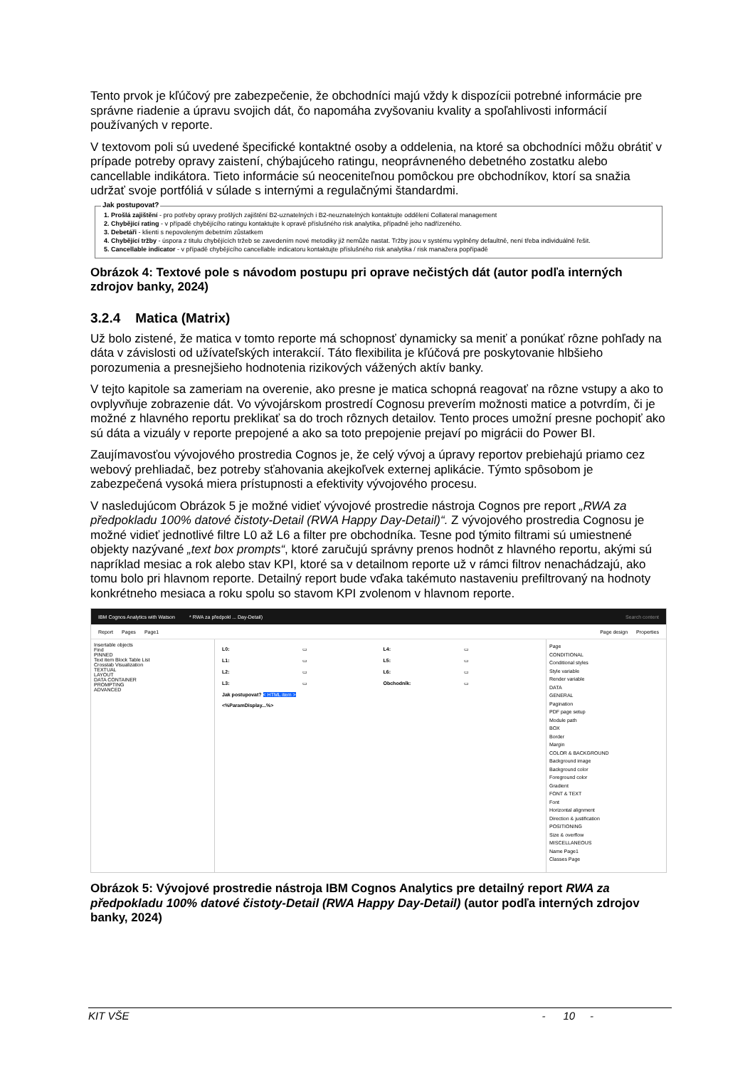Tento prvok je kľúčový pre zabezpečenie, že obchodníci majú vždy k dispozícii potrebné informácie pre správne riadenie a úpravu svojich dát, čo napomáha zvyšovaniu kvality a spoľahlivosti informácií používaných v reporte.
V textovom poli sú uvedené špecifické kontaktné osoby a oddelenia, na ktoré sa obchodníci môžu obrátiť v prípade potreby opravy zaistení, chýbajúceho ratingu, neoprávneného debetného zostatku alebo cancellable indikátora. Tieto informácie sú neoceniteľnou pomôckou pre obchodníkov, ktorí sa snažia udržať svoje portfóliá v súlade s internými a regulačnými štandardmi.
Jak postupovat?
1. Prošlá zajištění - pro potřeby opravy prošlých zajištění B2-uznatelných i B2-neuznatelných kontaktujte oddělení Collateral management
2. Chybějící rating - v případě chybějícího ratingu kontaktujte k opravě příslušného risk analytika, případně jeho nadřízeného.
3. Debetáři - klienti s nepovoleným debetním zůstatkem
4. Chybějící tržby - úspora z titulu chybějících tržeb se zavedením nové metodiky již nemůže nastat. Tržby jsou v systému vyplněny defaultně, není třeba individuálně řešit.
5. Cancellable indicator - v případě chybějícího cancellable indicatoru kontaktujte příslušného risk analytika / risk manažera popřípadě
Obrázok 4: Textové pole s návodom postupu pri oprave nečistých dát (autor podľa interných zdrojov banky, 2024)
3.2.4 Matica (Matrix)
Už bolo zistené, že matica v tomto reporte má schopnosť dynamicky sa meniť a ponúkať rôzne pohľady na dáta v závislosti od užívateľských interakcií. Táto flexibilita je kľúčová pre poskytovanie hlbšieho porozumenia a presnejšieho hodnotenia rizikových vážených aktív banky.
V tejto kapitole sa zameriam na overenie, ako presne je matica schopná reagovať na rôzne vstupy a ako to ovplyvňuje zobrazenie dát. Vo vývojárskom prostredí Cognosu preverím možnosti matice a potvrdím, či je možné z hlavného reportu preklikať sa do troch rôznych detailov. Tento proces umožní presne pochopiť ako sú dáta a vizuály v reporte prepojené a ako sa toto prepojenie prejaví po migrácii do Power BI.
Zaujímavosťou vývojového prostredia Cognos je, že celý vývoj a úpravy reportov prebiehajú priamo cez webový prehliadač, bez potreby sťahovania akejkoľvek externej aplikácie. Týmto spôsobom je zabezpečená vysoká miera prístupnosti a efektivity vývojového procesu.
V nasledujúcom Obrázok 5 je možné vidieť vývojové prostredie nástroja Cognos pre report „RWA za předpokladu 100% datové čistoty-Detail (RWA Happy Day-Detail)“. Z vývojového prostredia Cognosu je možné vidieť jednotlivé filtre L0 až L6 a filter pre obchodníka. Tesne pod týmito filtrami sú umiestnené objekty nazývané „text box prompts“, ktoré zaručujú správny prenos hodnôt z hlavného reportu, akými sú napríklad mesiac a rok alebo stav KPI, ktoré sa v detailnom reporte už v rámci filtrov nenachádzajú, ako tomu bolo pri hlavnom reporte. Detailný report bude vďaka takémuto nastaveniu prefiltrovaný na hodnoty konkrétneho mesiaca a roku spolu so stavom KPI zvolenom v hlavnom reporte.
IBM Cognos Analytics with Watson * RWA za předpokl ... Day-Detail) Search content
Report Pages Page1 Page design Properties
Insertable objects
Find
PINNED
Text item Block Table List
Crosstab Visualization
TEXTUAL
LAYOUT
DATA CONTAINER
PROMPTING
ADVANCED
L0: ▭ L4: ▭ L1: ▭ L5: ▭ L2: ▭ L6: ▭ L3: ▭ Obchodník: ▭ Jak postupovat? < HTML item > <%ParamDisplay...%>
Page
CONDITIONAL
Conditional styles
Style variable
Render variable
DATA
GENERAL
Pagination
PDF page setup
Module path
BOX
Border
Margin
COLOR & BACKGROUND
Background image
Background color
Foreground color
Gradient
FONT & TEXT
Font
Horizontal alignment
Direction & justification
POSITIONING
Size & overflow
MISCELLANEOUS
Name Page1
Classes Page
Obrázok 5: Vývojové prostredie nástroja IBM Cognos Analytics pre detailný report RWA za předpokladu 100% datové čistoty-Detail (RWA Happy Day-Detail) (autor podľa interných zdrojov banky, 2024)
KIT VŠE - 10 -